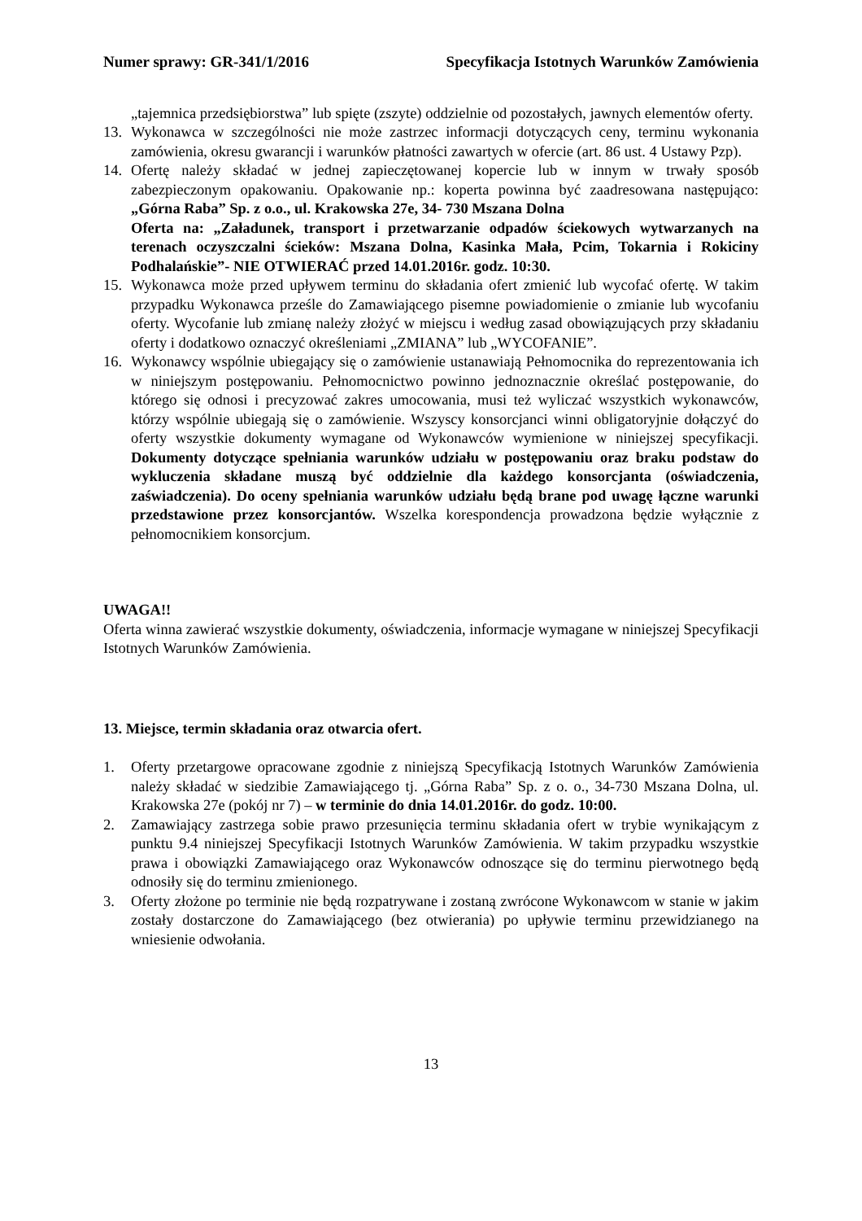Numer sprawy: GR-341/1/2016 Specyfikacja Istotnych Warunków Zamówienia
„tajemnica przedsiębiorstwa” lub spięte (zszyte) oddzielnie od pozostałych, jawnych elementów oferty.
13. Wykonawca w szczególności nie może zastrzec informacji dotyczących ceny, terminu wykonania zamówienia, okresu gwarancji i warunków płatności zawartych w ofercie (art. 86 ust. 4 Ustawy Pzp).
14. Ofertę należy składać w jednej zapieczętowanej kopercie lub w innym w trwały sposób zabezpieczonym opakowaniu. Opakowanie np.: koperta powinna być zaadresowana następująco: „Górna Raba” Sp. z o.o., ul. Krakowska 27e, 34- 730 Mszana Dolna
Oferta na: „Załadunek, transport i przetwarzanie odpadów ściekowych wytwarzanych na terenach oczyszczalni ścieków: Mszana Dolna, Kasinka Mała, Pcim, Tokarnia i Rokiciny Podhalańskie”- NIE OTWIERAĆ przed 14.01.2016r. godz. 10:30.
15. Wykonawca może przed upływem terminu do składania ofert zmienić lub wycofać ofertę. W takim przypadku Wykonawca prześle do Zamawiającego pisemne powiadomienie o zmianie lub wycofaniu oferty. Wycofanie lub zmianę należy złożyć w miejscu i według zasad obowiązujących przy składaniu oferty i dodatkowo oznaczyć określeniami „ZMIANA” lub „WYCOFANIE”.
16. Wykonawcy wspólnie ubiegający się o zamówienie ustanawiają Pełnomocnika do reprezentowania ich w niniejszym postępowaniu. Pełnomocnictwo powinno jednoznacznie określać postępowanie, do którego się odnosi i precyzować zakres umocowania, musi też wyliczać wszystkich wykonawców, którzy wspólnie ubiegają się o zamówienie. Wszyscy konsorcjanci winni obligatoryjnie dołączyć do oferty wszystkie dokumenty wymagane od Wykonawców wymienione w niniejszej specyfikacji. Dokumenty dotyczące spełniania warunków udziału w postępowaniu oraz braku podstaw do wykluczenia składane muszą być oddzielnie dla każdego konsorcjanta (oświadczenia, zaświadczenia). Do oceny spełniania warunków udziału będą brane pod uwagę łączne warunki przedstawione przez konsorcjantów. Wszelka korespondencja prowadzona będzie wyłącznie z pełnomocnikiem konsorcjum.
UWAGA!!
Oferta winna zawierać wszystkie dokumenty, oświadczenia, informacje wymagane w niniejszej Specyfikacji Istotnych Warunków Zamówienia.
13. Miejsce, termin składania oraz otwarcia ofert.
1. Oferty przetargowe opracowane zgodnie z niniejszą Specyfikacją Istotnych Warunków Zamówienia należy składać w siedzibie Zamawiającego tj. „Górna Raba” Sp. z o. o., 34-730 Mszana Dolna, ul. Krakowska 27e (pokój nr 7) – w terminie do dnia 14.01.2016r. do godz. 10:00.
2. Zamawiający zastrzega sobie prawo przesunięcia terminu składania ofert w trybie wynikającym z punktu 9.4 niniejszej Specyfikacji Istotnych Warunków Zamówienia. W takim przypadku wszystkie prawa i obowiązki Zamawiającego oraz Wykonawców odnoszące się do terminu pierwotnego będą odnosiły się do terminu zmienionego.
3. Oferty złożone po terminie nie będą rozpatrywane i zostaną zwrócone Wykonawcom w stanie w jakim zostały dostarczone do Zamawiającego (bez otwierania) po upływie terminu przewidzianego na wniesienie odwołania.
13